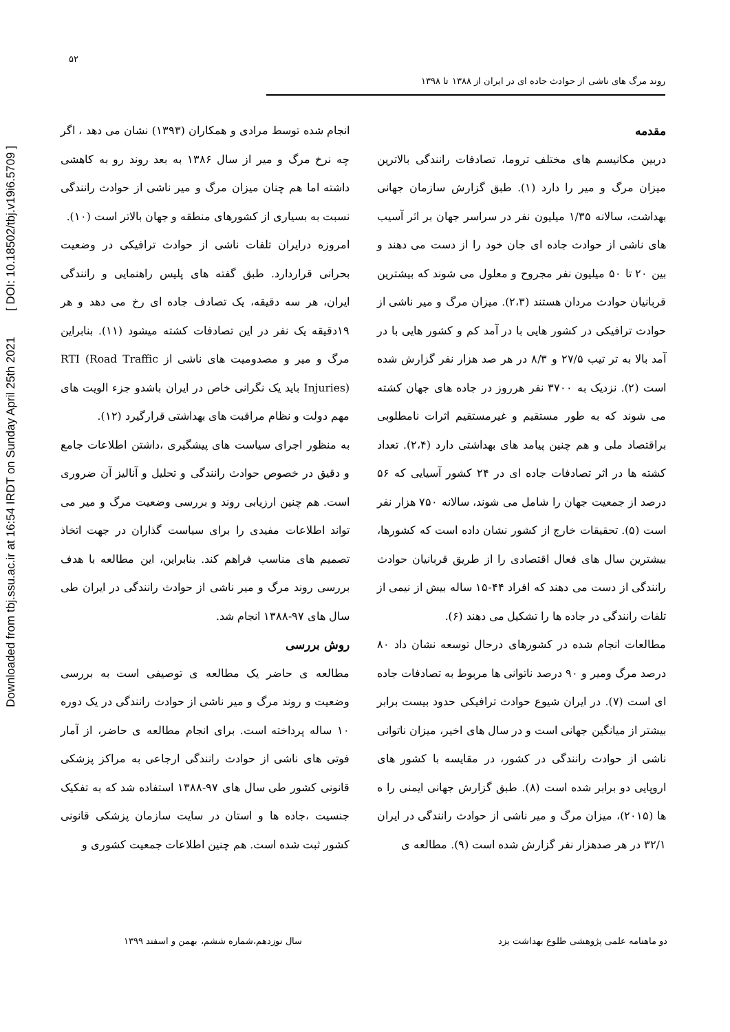Downloaded from tbj.ssu.ac.ir at 16:54 IRDT on Sunday April 25th 2021 [ DOI: 10.18502/tbj.v19i6.5709 ]
۵۲
روند مرگ های ناشی از حوادث جاده ای در ایران از ۱۳۸۸ تا ۱۳۹۸
مقدمه
دربین مکانیسم های مختلف تروما، تصادفات رانندگی بالاترین میزان مرگ و میر را دارد (۱). طبق گزارش سازمان جهانی بهداشت، سالانه ۱/۳۵ میلیون نفر در سراسر جهان بر اثر آسیب های ناشی از حوادث جاده ای جان خود را از دست می دهند و بین ۲۰ تا ۵۰ میلیون نفر مجروح و معلول می شوند که بیشترین قربانیان حوادث مردان هستند (۲،۳). میزان مرگ و میر ناشی از حوادث ترافیکی در کشور هایی با در آمد کم و کشور هایی با در آمد بالا به تر تیب ۲۷/۵ و ۸/۳ در هر صد هزار نفر گزارش شده است (۲). نزدیک به ۳۷۰۰ نفر هرروز در جاده های جهان کشته می شوند که به طور مستقیم و غیرمستقیم اثرات نامطلوبی براقتصاد ملی و هم چنین پیامد های بهداشتی دارد (۲،۴). تعداد کشته ها در اثر تصادفات جاده ای در ۲۴ کشور آسیایی که ۵۶ درصد از جمعیت جهان را شامل می شوند، سالانه ۷۵۰ هزار نفر است (۵). تحقیقات خارج از کشور نشان داده است که کشورها، بیشترین سال های فعال اقتصادی را از طریق قربانیان حوادث رانندگی از دست می دهند که افراد ۴۴-۱۵ ساله بیش از نیمی از تلفات رانندگی در جاده ها را تشکیل می دهند (۶).
مطالعات انجام شده در کشورهای درحال توسعه نشان داد ۸۰ درصد مرگ ومیر و ۹۰ درصد ناتوانی ها مربوط به تصادفات جاده ای است (۷). در ایران شیوع حوادث ترافیکی حدود بیست برابر بیشتر از میانگین جهانی است و در سال های اخیر، میزان ناتوانی ناشی از حوادث رانندگی در کشور، در مقایسه با کشور های اروپایی دو برابر شده است (۸). طبق گزارش جهانی ایمنی را ه ها (۲۰۱۵)، میزان مرگ و میر ناشی از حوادث رانندگی در ایران ۳۲/۱ در هر صدهزار نفر گزارش شده است (۹). مطالعه ی
انجام شده توسط مرادی و همکاران (۱۳۹۳) نشان می دهد ، اگر چه نرخ مرگ و میر از سال ۱۳۸۶ به بعد روند رو به کاهشی داشته اما هم چنان میزان مرگ و میر ناشی از حوادث رانندگی نسبت به بسیاری از کشورهای منطقه و جهان بالاتر است (۱۰).
امروزه درایران تلفات ناشی از حوادث ترافیکی در وضعیت بحرانی قراردارد. طبق گفته های پلیس راهنمایی و رانندگی ایران، هر سه دقیقه، یک تصادف جاده ای رخ می دهد و هر ۱۹دقیقه یک نفر در این تصادفات کشته میشود (۱۱). بنابراین مرگ و میر و مصدومیت های ناشی از RTI (Road Traffic Injuries) باید یک نگرانی خاص در ایران باشدو جزء الویت های مهم دولت و نظام مراقبت های بهداشتی قرارگیرد (۱۲).
به منظور اجرای سیاست های پیشگیری ،داشتن اطلاعات جامع و دقیق در خصوص حوادث رانندگی و تحلیل و آنالیز آن ضروری است. هم چنین ارزیابی روند و بررسی وضعیت مرگ و میر می تواند اطلاعات مفیدی را برای سیاست گذاران در جهت اتخاذ تصمیم های مناسب فراهم کند. بنابراین، این مطالعه با هدف بررسی روند مرگ و میر ناشی از حوادث رانندگی در ایران طی سال های ۹۷-۱۳۸۸ انجام شد.
روش بررسی
مطالعه ی حاضر یک مطالعه ی توصیفی است به بررسی وضعیت و روند مرگ و میر ناشی از حوادث رانندگی در یک دوره ۱۰ ساله پرداخته است. برای انجام مطالعه ی حاضر، از آمار فوتی های ناشی از حوادث رانندگی ارجاعی به مراکز پزشکی قانونی کشور طی سال های ۹۷-۱۳۸۸ استفاده شد که به تفکیک جنسیت ،جاده ها و استان در سایت سازمان پزشکی قانونی کشور ثبت شده است. هم چنین اطلاعات جمعیت کشوری و
دو ماهنامه علمی پژوهشی طلوع بهداشت یزد سال نوزدهم،شماره ششم، بهمن و اسفند ۱۳۹۹